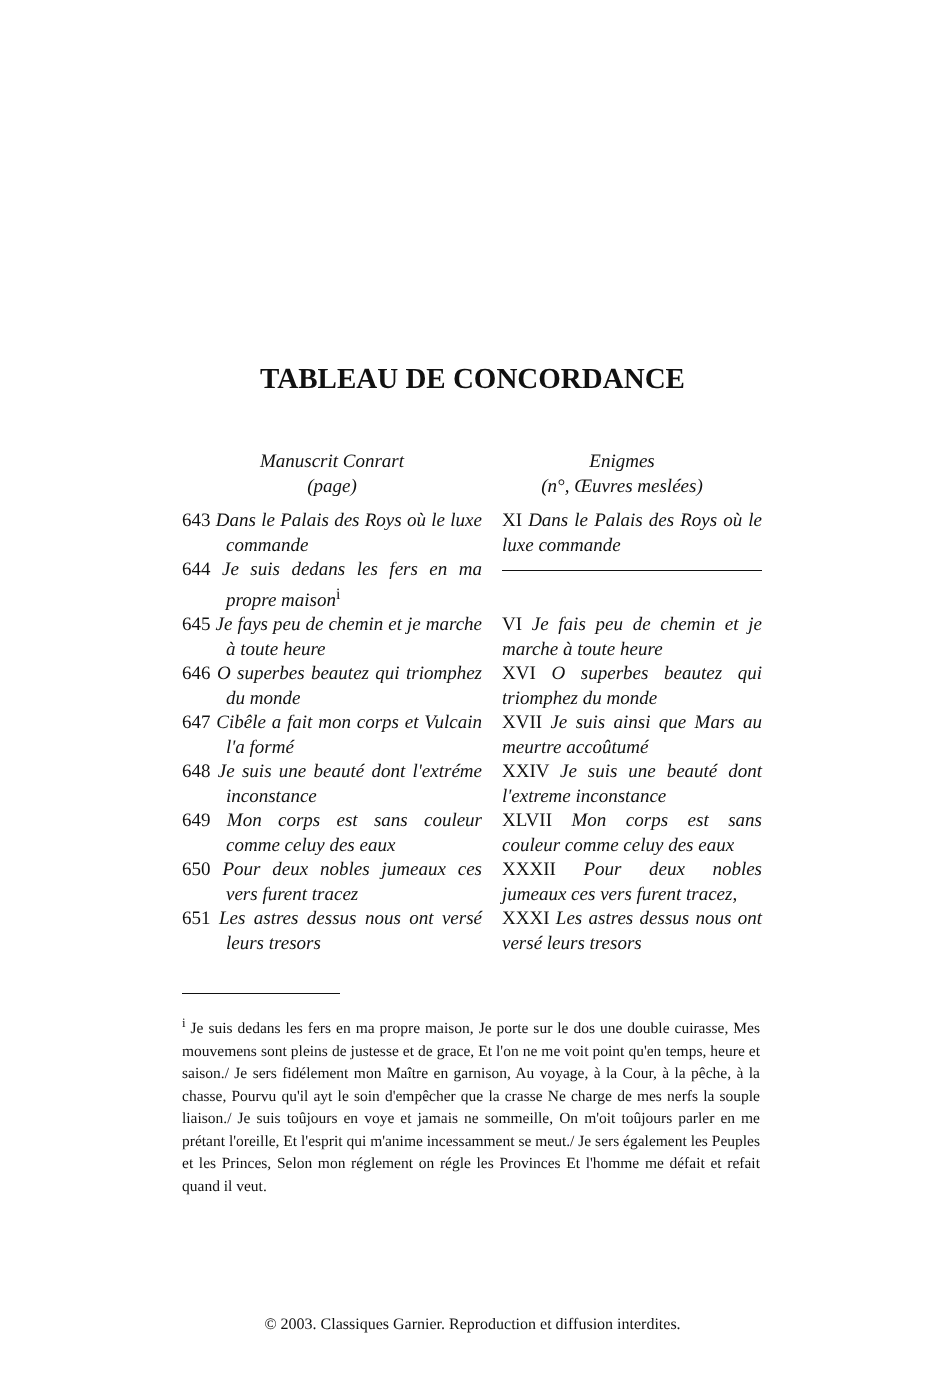TABLEAU DE CONCORDANCE
| Manuscrit Conrart (page) | Enigmes (n°, Œuvres meslées) |
| --- | --- |
| 643 Dans le Palais des Roys où le luxe commande | XI Dans le Palais des Roys où le luxe commande |
| 644 Je suis dedans les fers en ma propre maison<sup>i</sup> | |
| 645 Je fays peu de chemin et je marche à toute heure | VI Je fais peu de chemin et je marche à toute heure |
| 646 O superbes beautez qui triomphez du monde | XVI O superbes beautez qui triomphez du monde |
| 647 Cibêle a fait mon corps et Vulcain l'a formé | XVII Je suis ainsi que Mars au meurtre accoûtumé |
| 648 Je suis une beauté dont l'extréme inconstance | XXIV Je suis une beauté dont l'extreme inconstance |
| 649 Mon corps est sans couleur comme celuy des eaux | XLVII Mon corps est sans couleur comme celuy des eaux |
| 650 Pour deux nobles jumeaux ces vers furent tracez | XXXII Pour deux nobles jumeaux ces vers furent tracez, |
| 651 Les astres dessus nous ont versé leurs tresors | XXXI Les astres dessus nous ont versé leurs tresors |
<sup>i</sup> Je suis dedans les fers en ma propre maison, Je porte sur le dos une double cuirasse, Mes mouvemens sont pleins de justesse et de grace, Et l'on ne me voit point qu'en temps, heure et saison./ Je sers fidélement mon Maître en garnison, Au voyage, à la Cour, à la pêche, à la chasse, Pourvu qu'il ayt le soin d'empêcher que la crasse Ne charge de mes nerfs la souple liaison./ Je suis toûjours en voye et jamais ne sommeille, On m'oit toûjours parler en me prétant l'oreille, Et l'esprit qui m'anime incessamment se meut./ Je sers également les Peuples et les Princes, Selon mon réglement on régle les Provinces Et l'homme me défait et refait quand il veut.
© 2003. Classiques Garnier. Reproduction et diffusion interdites.